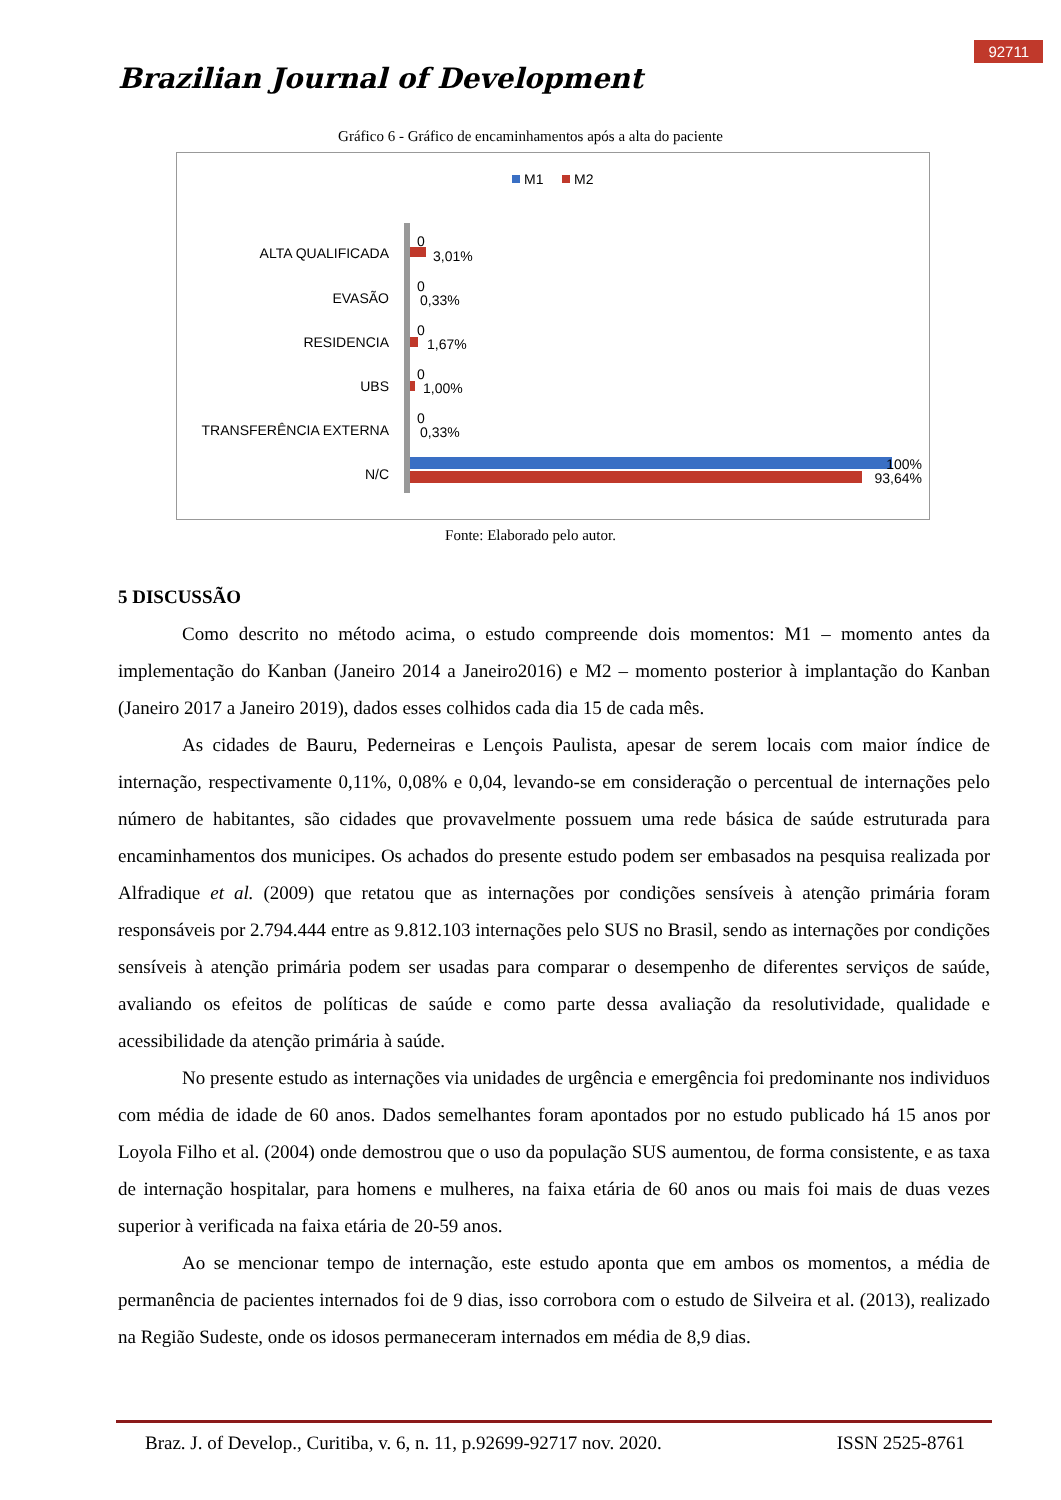92711
Brazilian Journal of Development
Gráfico 6 - Gráfico de encaminhamentos após a alta do paciente
M1
M2
ALTA QUALIFICADA
EVASÃO
RESIDENCIA
UBS
TRANSFERÊNCIA EXTERNA
N/C
0
3,01%
0
0,33%
0
1,67%
0
1,00%
0
0,33%
100%
93,64%
Fonte: Elaborado pelo autor.
5 DISCUSSÃO
Como descrito no método acima, o estudo compreende dois momentos: M1 – momento antes da implementação do Kanban (Janeiro 2014 a Janeiro2016) e M2 – momento posterior à implantação do Kanban (Janeiro 2017 a Janeiro 2019), dados esses colhidos cada dia 15 de cada mês.
As cidades de Bauru, Pederneiras e Lençois Paulista, apesar de serem locais com maior índice de internação, respectivamente 0,11%, 0,08% e 0,04, levando-se em consideração o percentual de internações pelo número de habitantes, são cidades que provavelmente possuem uma rede básica de saúde estruturada para encaminhamentos dos municipes. Os achados do presente estudo podem ser embasados na pesquisa realizada por Alfradique et al. (2009) que retatou que as internações por condições sensíveis à atenção primária foram responsáveis por 2.794.444 entre as 9.812.103 internações pelo SUS no Brasil, sendo as internações por condições sensíveis à atenção primária podem ser usadas para comparar o desempenho de diferentes serviços de saúde, avaliando os efeitos de políticas de saúde e como parte dessa avaliação da resolutividade, qualidade e acessibilidade da atenção primária à saúde.
No presente estudo as internações via unidades de urgência e emergência foi predominante nos individuos com média de idade de 60 anos. Dados semelhantes foram apontados por no estudo publicado há 15 anos por Loyola Filho et al. (2004) onde demostrou que o uso da população SUS aumentou, de forma consistente, e as taxa de internação hospitalar, para homens e mulheres, na faixa etária de 60 anos ou mais foi mais de duas vezes superior à verificada na faixa etária de 20-59 anos.
Ao se mencionar tempo de internação, este estudo aponta que em ambos os momentos, a média de permanência de pacientes internados foi de 9 dias, isso corrobora com o estudo de Silveira et al. (2013), realizado na Região Sudeste, onde os idosos permaneceram internados em média de 8,9 dias.
Braz. J. of Develop., Curitiba, v. 6, n. 11, p.92699-92717 nov. 2020. ISSN 2525-8761